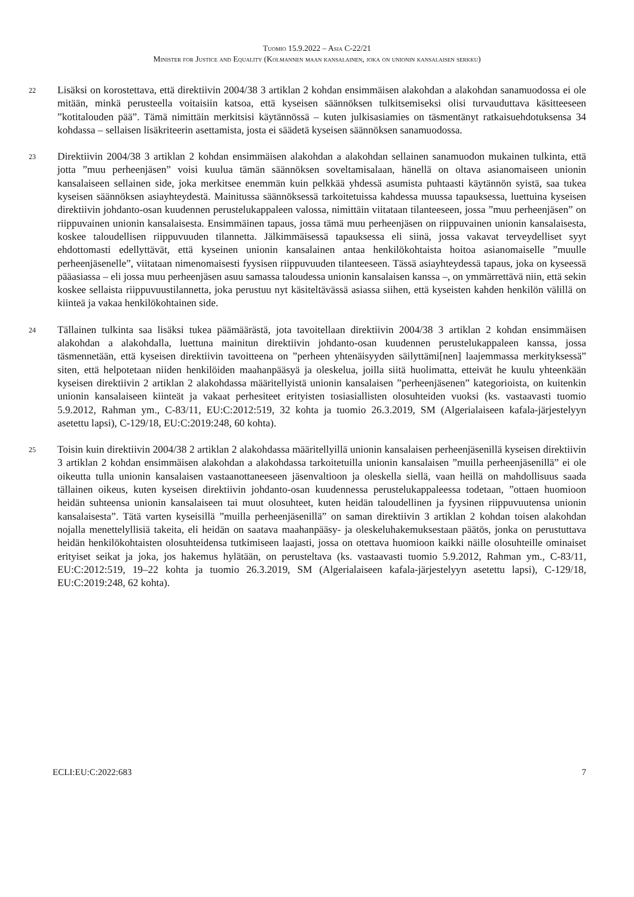Tuomio 15.9.2022 – Asia C-22/21
Minister for Justice and Equality (Kolmannen maan kansalainen, joka on unionin kansalaisen serkku)
22
Lisäksi on korostettava, että direktiivin 2004/38 3 artiklan 2 kohdan ensimmäisen alakohdan a alakohdan sanamuodossa ei ole mitään, minkä perusteella voitaisiin katsoa, että kyseisen säännöksen tulkitsemiseksi olisi turvauduttava käsitteeseen ”kotitalouden pää”. Tämä nimittäin merkitsisi käytännössä – kuten julkisasiamies on täsmentänyt ratkaisuehdotuksensa 34 kohdassa – sellaisen lisäkriteerin asettamista, josta ei säädetä kyseisen säännöksen sanamuodossa.
23
Direktiivin 2004/38 3 artiklan 2 kohdan ensimmäisen alakohdan a alakohdan sellainen sanamuodon mukainen tulkinta, että jotta ”muu perheenjäsen” voisi kuulua tämän säännöksen soveltamisalaan, hänellä on oltava asianomaiseen unionin kansalaiseen sellainen side, joka merkitsee enemmän kuin pelkkää yhdessä asumista puhtaasti käytännön syistä, saa tukea kyseisen säännöksen asiayhteydestä. Mainitussa säännöksessä tarkoitetuissa kahdessa muussa tapauksessa, luettuina kyseisen direktiivin johdanto-osan kuudennen perustelukappaleen valossa, nimittäin viitataan tilanteeseen, jossa ”muu perheenjäsen” on riippuvainen unionin kansalaisesta. Ensimmäinen tapaus, jossa tämä muu perheenjäsen on riippuvainen unionin kansalaisesta, koskee taloudellisen riippuvuuden tilannetta. Jälkimmäisessä tapauksessa eli siinä, jossa vakavat terveydelliset syyt ehdottomasti edellyttävät, että kyseinen unionin kansalainen antaa henkilökohtaista hoitoa asianomaiselle ”muulle perheenjäsenelle”, viitataan nimenomaisesti fyysisen riippuvuuden tilanteeseen. Tässä asiayhteydessä tapaus, joka on kyseessä pääasiassa – eli jossa muu perheenjäsen asuu samassa taloudessa unionin kansalaisen kanssa –, on ymmärrettävä niin, että sekin koskee sellaista riippuvuustilannetta, joka perustuu nyt käsiteltävässä asiassa siihen, että kyseisten kahden henkilön välillä on kiinteä ja vakaa henkilökohtainen side.
24
Tällainen tulkinta saa lisäksi tukea päämäärästä, jota tavoitellaan direktiivin 2004/38 3 artiklan 2 kohdan ensimmäisen alakohdan a alakohdalla, luettuna mainitun direktiivin johdanto-osan kuudennen perustelukappaleen kanssa, jossa täsmennetään, että kyseisen direktiivin tavoitteena on ”perheen yhtenäisyyden säilyttämi[nen] laajemmassa merkityksessä” siten, että helpotetaan niiden henkilöiden maahanpääsyä ja oleskelua, joilla siitä huolimatta, etteivät he kuulu yhteenkään kyseisen direktiivin 2 artiklan 2 alakohdassa määritellyistä unionin kansalaisen ”perheenjäsenen” kategorioista, on kuitenkin unionin kansalaiseen kiinteät ja vakaat perhesiteet erityisten tosiasiallisten olosuhteiden vuoksi (ks. vastaavasti tuomio 5.9.2012, Rahman ym., C-83/11, EU:C:2012:519, 32 kohta ja tuomio 26.3.2019, SM (Algerialaiseen kafala-järjestelyyn asetettu lapsi), C-129/18, EU:C:2019:248, 60 kohta).
25
Toisin kuin direktiivin 2004/38 2 artiklan 2 alakohdassa määritellyillä unionin kansalaisen perheenjäsenillä kyseisen direktiivin 3 artiklan 2 kohdan ensimmäisen alakohdan a alakohdassa tarkoitetuilla unionin kansalaisen ”muilla perheenjäsenillä” ei ole oikeutta tulla unionin kansalaisen vastaanottaneeseen jäsenvaltioon ja oleskella siellä, vaan heillä on mahdollisuus saada tällainen oikeus, kuten kyseisen direktiivin johdanto-osan kuudennessa perustelukappaleessa todetaan, ”ottaen huomioon heidän suhteensa unionin kansalaiseen tai muut olosuhteet, kuten heidän taloudellinen ja fyysinen riippuvuutensa unionin kansalaisesta”. Tätä varten kyseisillä ”muilla perheenjäsenillä” on saman direktiivin 3 artiklan 2 kohdan toisen alakohdan nojalla menettelyllisiä takeita, eli heidän on saatava maahanpääsy- ja oleskeluhakemuksestaan päätös, jonka on perustuttava heidän henkilökohtaisten olosuhteidensa tutkimiseen laajasti, jossa on otettava huomioon kaikki näille olosuhteille ominaiset erityiset seikat ja joka, jos hakemus hylätään, on perusteltava (ks. vastaavasti tuomio 5.9.2012, Rahman ym., C-83/11, EU:C:2012:519, 19–22 kohta ja tuomio 26.3.2019, SM (Algerialaiseen kafala-järjestelyyn asetettu lapsi), C-129/18, EU:C:2019:248, 62 kohta).
ECLI:EU:C:2022:683 7